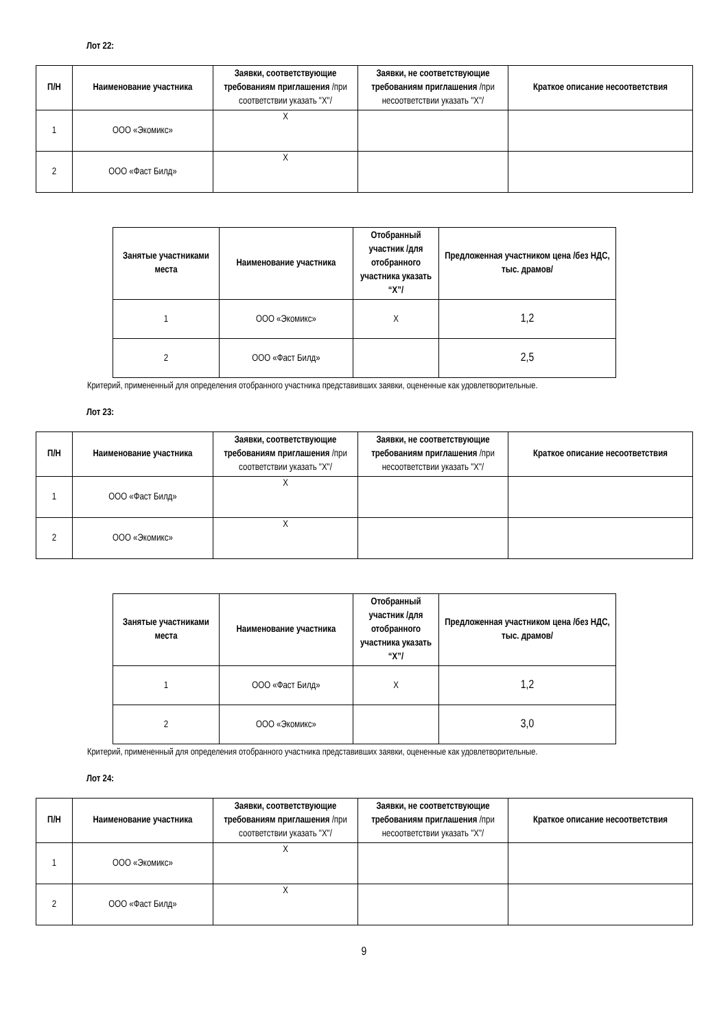Лот 22:
| П/Н | Наименование участника | Заявки, соответствующие требованиям приглашения /при соответствии указать "X"/ | Заявки, не соответствующие требованиям приглашения /при несоответствии указать "X"/ | Краткое описание несоответствия |
| --- | --- | --- | --- | --- |
| 1 | ООО «Экомикс» | X | | |
| 2 | ООО «Фаст Билд» | X | | |
| Занятые участниками места | Наименование участника | Отобранный участник /для отобранного участника указать “X”/ | Предложенная участником цена /без НДС, тыс. драмов/ |
| --- | --- | --- | --- |
| 1 | ООО «Экомикс» | X | 1,2 |
| 2 | ООО «Фаст Билд» | | 2,5 |
Критерий, примененный для определения отобранного участника представивших заявки, оцененные как удовлетворительные.
Лот 23:
| П/Н | Наименование участника | Заявки, соответствующие требованиям приглашения /при соответствии указать "X"/ | Заявки, не соответствующие требованиям приглашения /при несоответствии указать "X"/ | Краткое описание несоответствия |
| --- | --- | --- | --- | --- |
| 1 | ООО «Фаст Билд» | X | | |
| 2 | ООО «Экомикс» | X | | |
| Занятые участниками места | Наименование участника | Отобранный участник /для отобранного участника указать “X”/ | Предложенная участником цена /без НДС, тыс. драмов/ |
| --- | --- | --- | --- |
| 1 | ООО «Фаст Билд» | X | 1,2 |
| 2 | ООО «Экомикс» | | 3,0 |
Критерий, примененный для определения отобранного участника представивших заявки, оцененные как удовлетворительные.
Лот 24:
| П/Н | Наименование участника | Заявки, соответствующие требованиям приглашения /при соответствии указать "X"/ | Заявки, не соответствующие требованиям приглашения /при несоответствии указать "X"/ | Краткое описание несоответствия |
| --- | --- | --- | --- | --- |
| 1 | ООО «Экомикс» | X | | |
| 2 | ООО «Фаст Билд» | X | | |
9